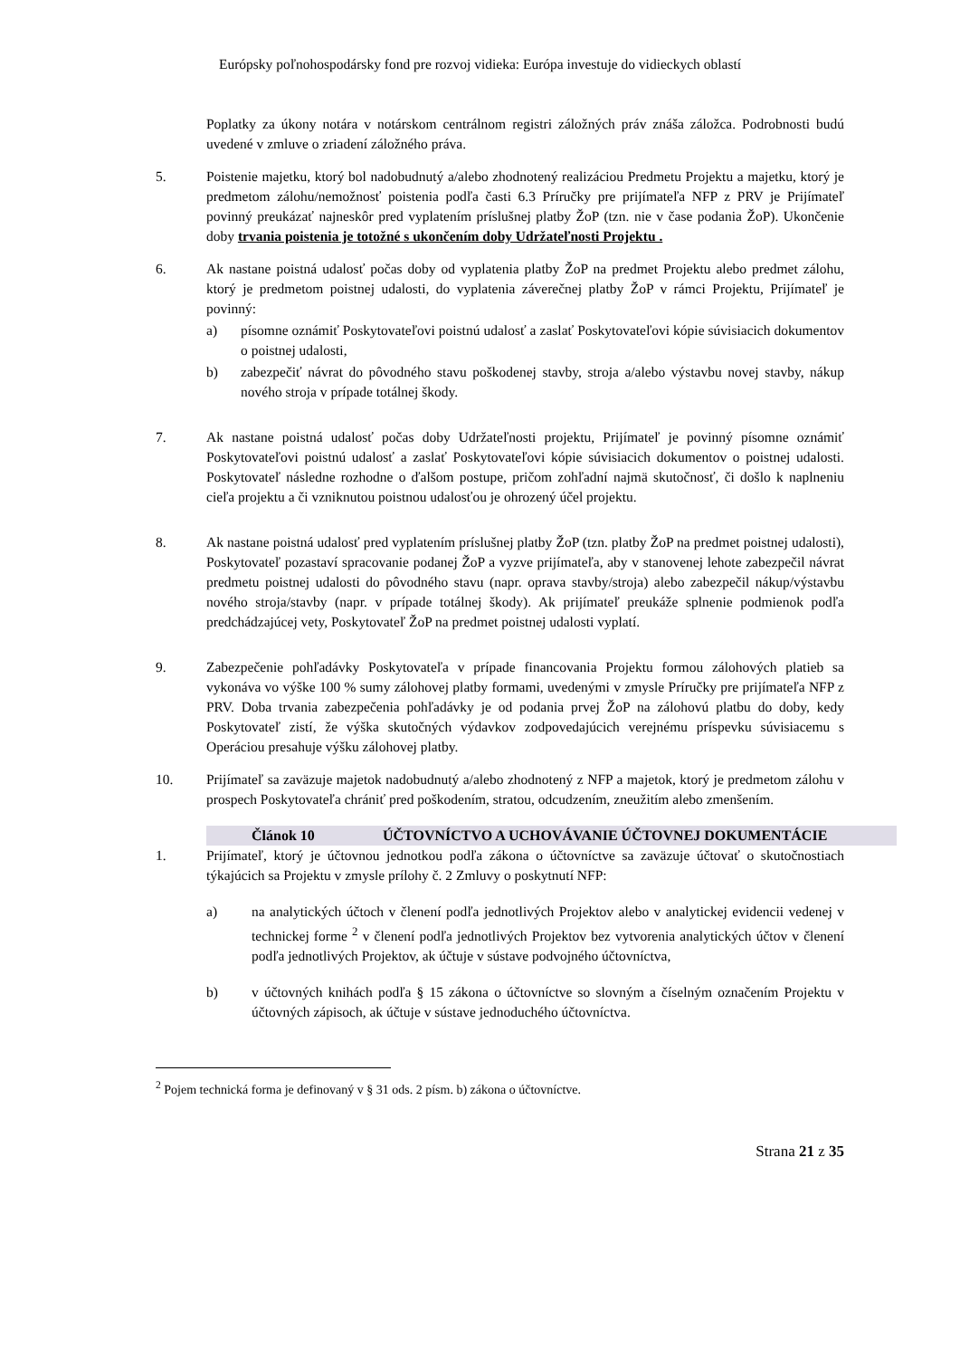Európsky poľnohospodársky fond pre rozvoj vidieka: Európa investuje do vidieckych oblastí
Poplatky za úkony notára v notárskom centrálnom registri záložných práv znáša záložca. Podrobnosti budú uvedené v zmluve o zriadení záložného práva.
5. Poistenie majetku, ktorý bol nadobudnutý a/alebo zhodnotený realizáciou Predmetu Projektu a majetku, ktorý je predmetom zálohu/nemožnosť poistenia podľa časti 6.3 Príručky pre prijímateľa NFP z PRV je Prijímateľ povinný preukázať najneskôr pred vyplatením príslušnej platby ŽoP (tzn. nie v čase podania ŽoP). Ukončenie doby trvania poistenia je totožné s ukončením doby Udržateľnosti Projektu .
6. Ak nastane poistná udalosť počas doby od vyplatenia platby ŽoP na predmet Projektu alebo predmet zálohu, ktorý je predmetom poistnej udalosti, do vyplatenia záverečnej platby ŽoP v rámci Projektu, Prijímateľ je povinný:
a) písomne oznámiť Poskytovateľovi poistnú udalosť a zaslať Poskytovateľovi kópie súvisiacich dokumentov o poistnej udalosti,
b) zabezpečiť návrat do pôvodného stavu poškodenej stavby, stroja a/alebo výstavbu novej stavby, nákup nového stroja v prípade totálnej škody.
7. Ak nastane poistná udalosť počas doby Udržateľnosti projektu, Prijímateľ je povinný písomne oznámiť Poskytovateľovi poistnú udalosť a zaslať Poskytovateľovi kópie súvisiacich dokumentov o poistnej udalosti. Poskytovateľ následne rozhodne o ďalšom postupe, pričom zohľadní najmä skutočnosť, či došlo k naplneniu cieľa projektu a či vzniknutou poistnou udalosťou je ohrozený účel projektu.
8. Ak nastane poistná udalosť pred vyplatením príslušnej platby ŽoP (tzn. platby ŽoP na predmet poistnej udalosti), Poskytovateľ pozastaví spracovanie podanej ŽoP a vyzve prijímateľa, aby v stanovenej lehote zabezpečil návrat predmetu poistnej udalosti do pôvodného stavu (napr. oprava stavby/stroja) alebo zabezpečil nákup/výstavbu nového stroja/stavby (napr. v prípade totálnej škody). Ak prijímateľ preukáže splnenie podmienok podľa predchádzajúcej vety, Poskytovateľ ŽoP na predmet poistnej udalosti vyplatí.
9. Zabezpečenie pohľadávky Poskytovateľa v prípade financovania Projektu formou zálohových platieb sa vykonáva vo výške 100 % sumy zálohovej platby formami, uvedenými v zmysle Príručky pre prijímateľa NFP z PRV. Doba trvania zabezpečenia pohľadávky je od podania prvej ŽoP na zálohovú platbu do doby, kedy Poskytovateľ zistí, že výška skutočných výdavkov zodpovedajúcich verejnému príspevku súvisiacemu s Operáciou presahuje výšku zálohovej platby.
10. Prijímateľ sa zaväzuje majetok nadobudnutý a/alebo zhodnotený z NFP a majetok, ktorý je predmetom zálohu v prospech Poskytovateľa chrániť pred poškodením, stratou, odcudzením, zneužitím alebo zmenšením.
Článok 10 ÚČTOVNÍCTVO A UCHOVÁVANIE ÚČTOVNEJ DOKUMENTÁCIE
1. Prijímateľ, ktorý je účtovnou jednotkou podľa zákona o účtovníctve sa zaväzuje účtovať o skutočnostiach týkajúcich sa Projektu v zmysle prílohy č. 2 Zmluvy o poskytnutí NFP:
a) na analytických účtoch v členení podľa jednotlivých Projektov alebo v analytickej evidencii vedenej v technickej forme <sup>2</sup> v členení podľa jednotlivých Projektov bez vytvorenia analytických účtov v členení podľa jednotlivých Projektov, ak účtuje v sústave podvojného účtovníctva,
b) v účtovných knihách podľa § 15 zákona o účtovníctve so slovným a číselným označením Projektu v účtovných zápisoch, ak účtuje v sústave jednoduchého účtovníctva.
<sup>2</sup> Pojem technická forma je definovaný v § 31 ods. 2 písm. b) zákona o účtovníctve.
Strana 21 z 35